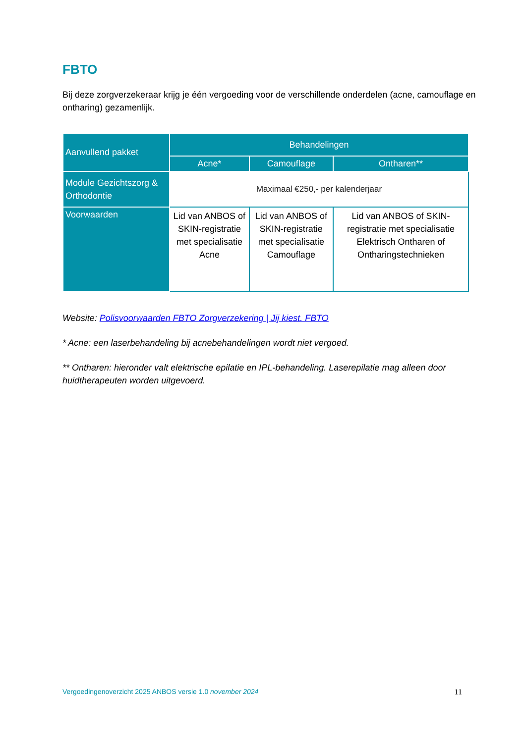FBTO
Bij deze zorgverzekeraar krijg je één vergoeding voor de verschillende onderdelen (acne, camouflage en ontharing) gezamenlijk.
| Aanvullend pakket | Behandelingen | | |
| --- | --- | --- | --- |
| | Acne* | Camouflage | Ontharen** |
| Module Gezichtszorg & Orthodontie | Maximaal €250,- per kalenderjaar | | |
| Voorwaarden | Lid van ANBOS of SKIN-registratie met specialisatie Acne | Lid van ANBOS of SKIN-registratie met specialisatie Camouflage | Lid van ANBOS of SKIN-registratie met specialisatie Elektrisch Ontharen of Ontharingstechnieken |
Website: Polisvoorwaarden FBTO Zorgverzekering | Jij kiest. FBTO
* Acne: een laserbehandeling bij acnebehandelingen wordt niet vergoed.
** Ontharen: hieronder valt elektrische epilatie en IPL-behandeling. Laserepilatie mag alleen door huidtherapeuten worden uitgevoerd.
Vergoedingenoverzicht 2025 ANBOS versie 1.0 november 2024 11